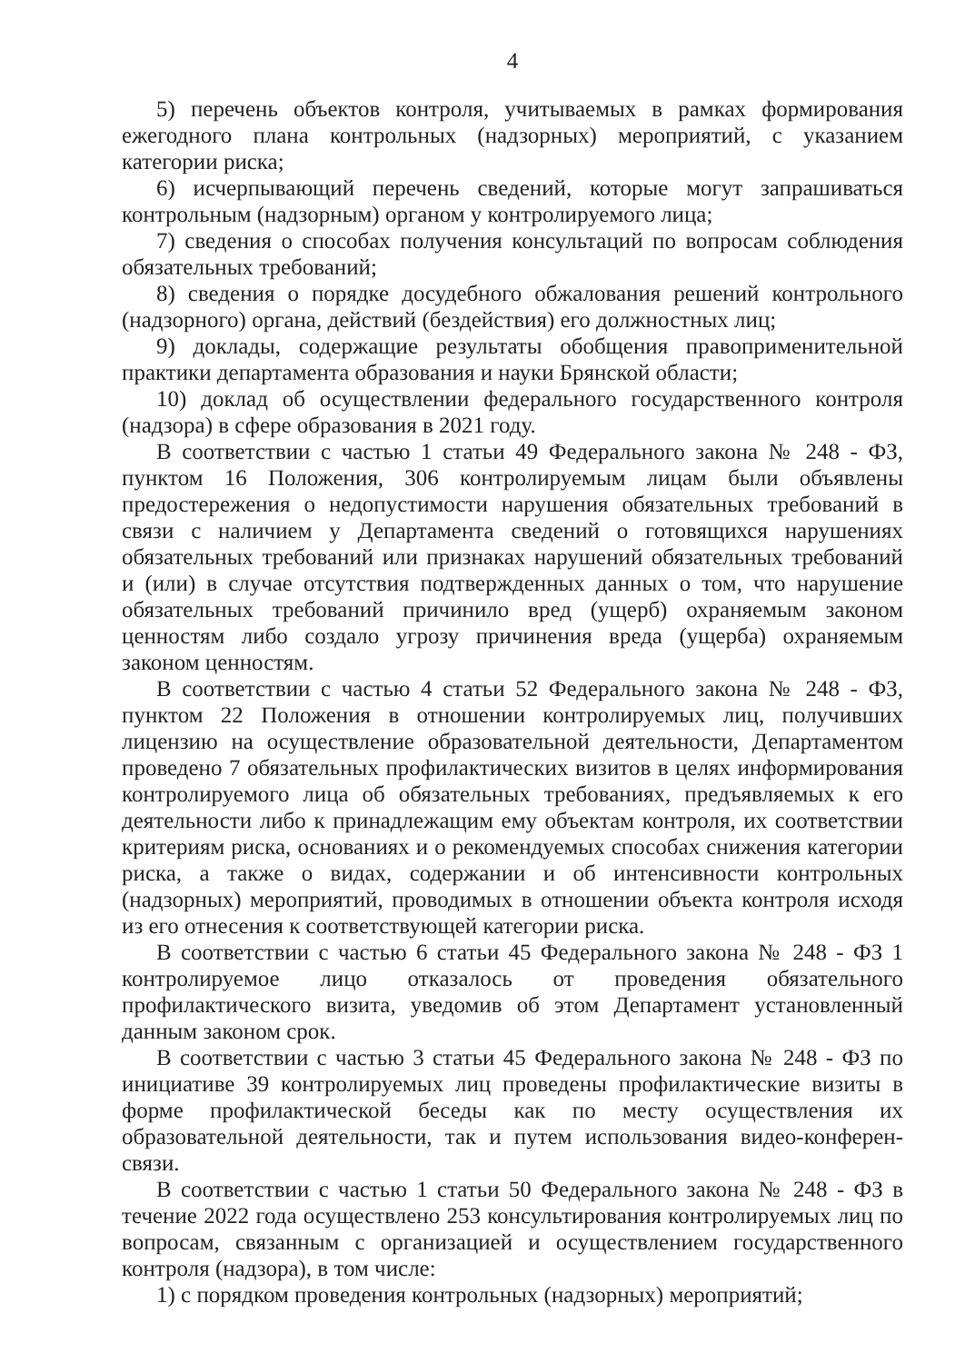4
5) перечень объектов контроля, учитываемых в рамках формирования ежегодного плана контрольных (надзорных) мероприятий, с указанием категории риска;
6) исчерпывающий перечень сведений, которые могут запрашиваться контрольным (надзорным) органом у контролируемого лица;
7) сведения о способах получения консультаций по вопросам соблюдения обязательных требований;
8) сведения о порядке досудебного обжалования решений контрольного (надзорного) органа, действий (бездействия) его должностных лиц;
9) доклады, содержащие результаты обобщения правоприменительной практики департамента образования и науки Брянской области;
10) доклад об осуществлении федерального государственного контроля (надзора) в сфере образования в 2021 году.
В соответствии с частью 1 статьи 49 Федерального закона № 248 - ФЗ, пунктом 16 Положения, 306 контролируемым лицам были объявлены предостережения о недопустимости нарушения обязательных требований в связи с наличием у Департамента сведений о готовящихся нарушениях обязательных требований или признаках нарушений обязательных требований и (или) в случае отсутствия подтвержденных данных о том, что нарушение обязательных требований причинило вред (ущерб) охраняемым законом ценностям либо создало угрозу причинения вреда (ущерба) охраняемым законом ценностям.
В соответствии с частью 4 статьи 52 Федерального закона № 248 - ФЗ, пунктом 22 Положения в отношении контролируемых лиц, получивших лицензию на осуществление образовательной деятельности, Департаментом проведено 7 обязательных профилактических визитов в целях информирования контролируемого лица об обязательных требованиях, предъявляемых к его деятельности либо к принадлежащим ему объектам контроля, их соответствии критериям риска, основаниях и о рекомендуемых способах снижения категории риска, а также о видах, содержании и об интенсивности контрольных (надзорных) мероприятий, проводимых в отношении объекта контроля исходя из его отнесения к соответствующей категории риска.
В соответствии с частью 6 статьи 45 Федерального закона № 248 - ФЗ 1 контролируемое лицо отказалось от проведения обязательного профилактического визита, уведомив об этом Департамент установленный данным законом срок.
В соответствии с частью 3 статьи 45 Федерального закона № 248 - ФЗ по инициативе 39 контролируемых лиц проведены профилактические визиты в форме профилактической беседы как по месту осуществления их образовательной деятельности, так и путем использования видео-конферен-связи.
В соответствии с частью 1 статьи 50 Федерального закона № 248 - ФЗ в течение 2022 года осуществлено 253 консультирования контролируемых лиц по вопросам, связанным с организацией и осуществлением государственного контроля (надзора), в том числе:
1) с порядком проведения контрольных (надзорных) мероприятий;